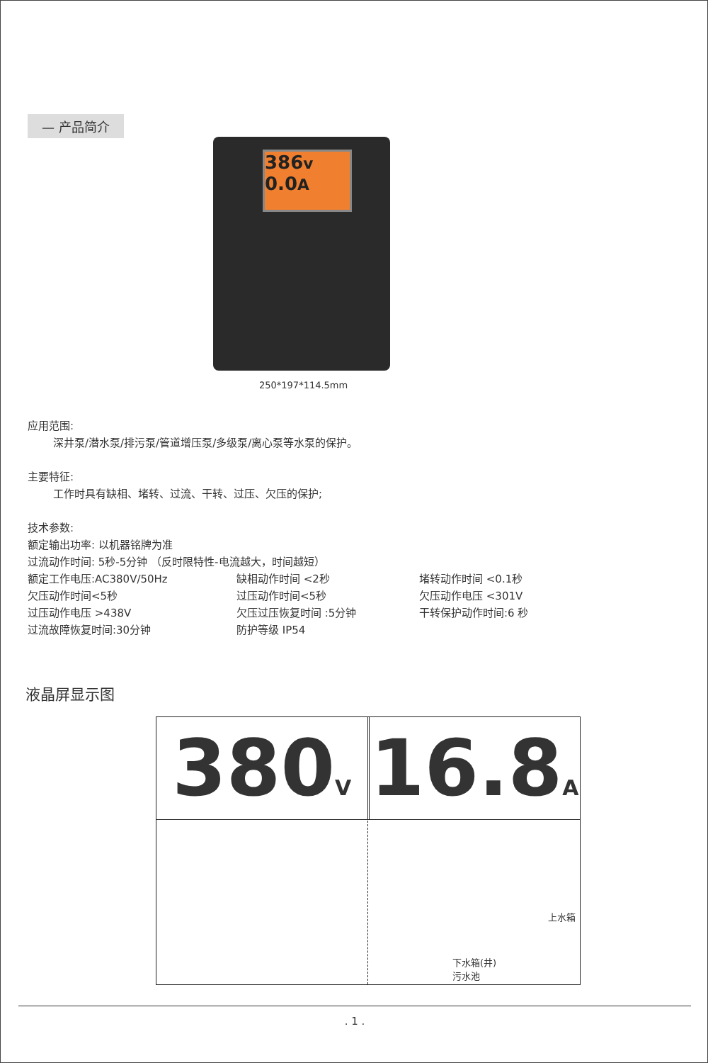— 产品简介
386v 0.0A
250*197*114.5mm
应用范围:
深井泵/潜水泵/排污泵/管道增压泵/多级泵/离心泵等水泵的保护。
主要特征:
工作时具有缺相、堵转、过流、干转、过压、欠压的保护;
技术参数:
额定输出功率: 以机器铭牌为准
过流动作时间: 5秒-5分钟 （反时限特性-电流越大，时间越短）
额定工作电压:AC380V/50Hz 缺相动作时间 <2秒 堵转动作时间 <0.1秒 欠压动作时间<5秒 过压动作时间<5秒 欠压动作电压 <301V 过压动作电压 >438V 欠压过压恢复时间 :5分钟 干转保护动作时间:6 秒 过流故障恢复时间:30分钟 防护等级 IP54
液晶屏显示图
380V
16.8A
上水箱
下水箱(井)
污水池
. 1 .